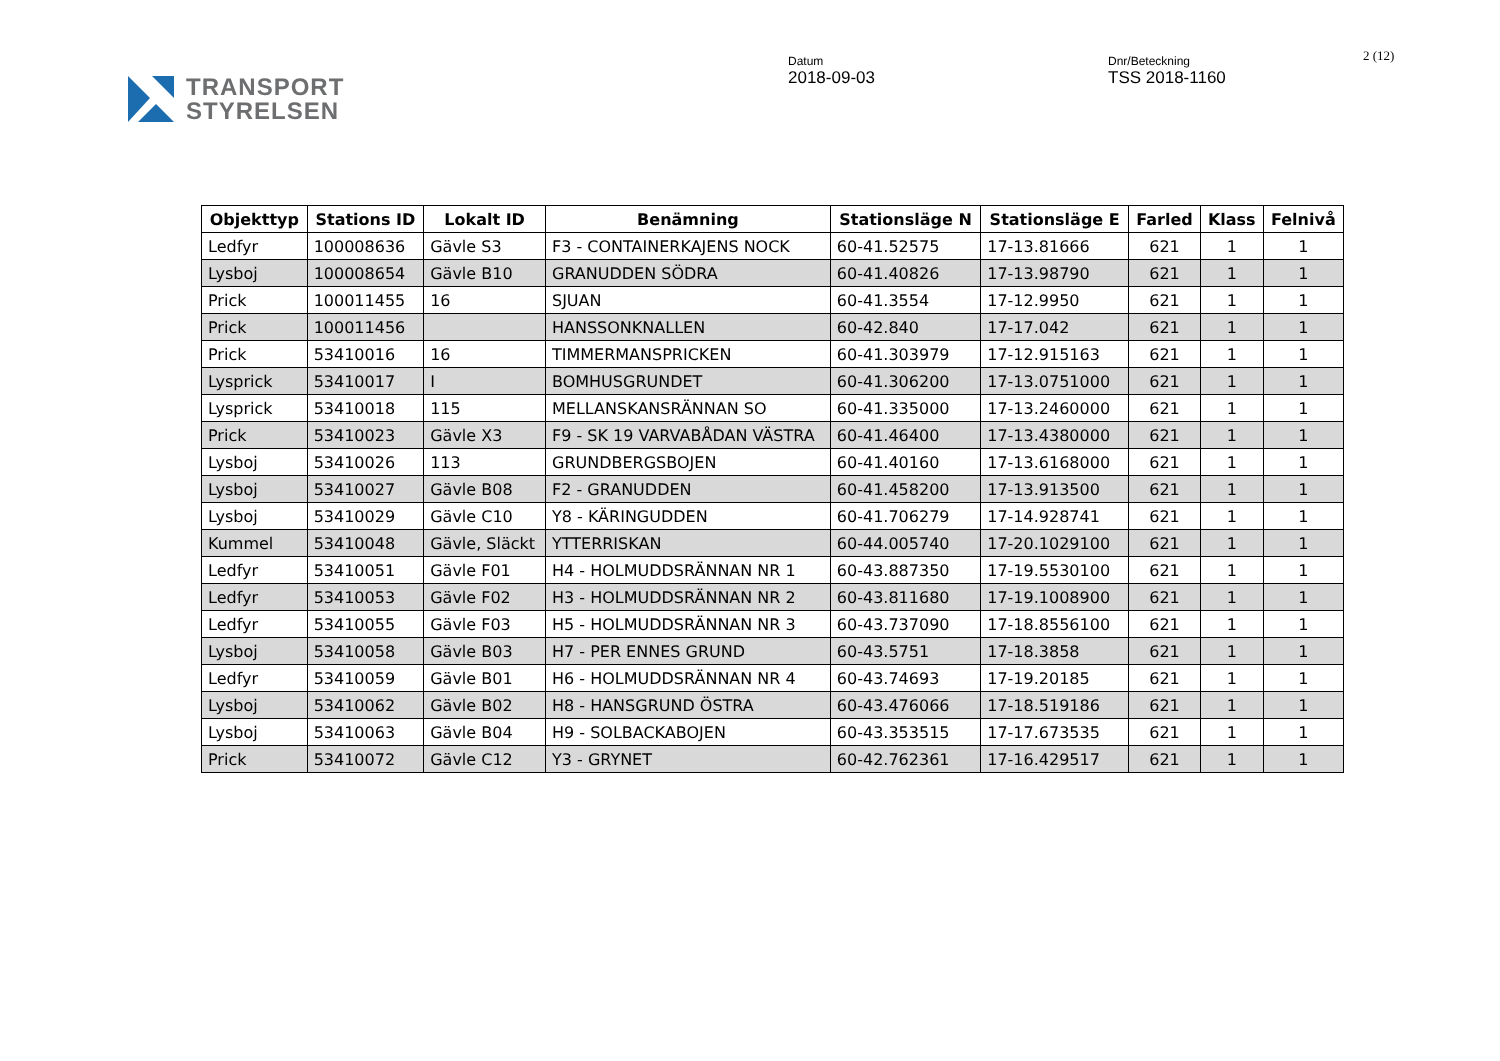TRANSPORT
STYRELSEN
Datum
2018-09-03
Dnr/Beteckning
TSS 2018-1160
2 (12)
| Objekttyp | Stations ID | Lokalt ID | Benämning | Stationsläge N | Stationsläge E | Farled | Klass | Felnivå |
| --- | --- | --- | --- | --- | --- | --- | --- | --- |
| Ledfyr | 100008636 | Gävle S3 | F3 - CONTAINERKAJENS NOCK | 60-41.52575 | 17-13.81666 | 621 | 1 | 1 |
| Lysboj | 100008654 | Gävle B10 | GRANUDDEN SÖDRA | 60-41.40826 | 17-13.98790 | 621 | 1 | 1 |
| Prick | 100011455 | 16 | SJUAN | 60-41.3554 | 17-12.9950 | 621 | 1 | 1 |
| Prick | 100011456 | | HANSSONKNALLEN | 60-42.840 | 17-17.042 | 621 | 1 | 1 |
| Prick | 53410016 | 16 | TIMMERMANSPRICKEN | 60-41.303979 | 17-12.915163 | 621 | 1 | 1 |
| Lysprick | 53410017 | I | BOMHUSGRUNDET | 60-41.306200 | 17-13.0751000 | 621 | 1 | 1 |
| Lysprick | 53410018 | 115 | MELLANSKANSRÄNNAN SO | 60-41.335000 | 17-13.2460000 | 621 | 1 | 1 |
| Prick | 53410023 | Gävle X3 | F9 - SK 19 VARVABÅDAN VÄSTRA | 60-41.46400 | 17-13.4380000 | 621 | 1 | 1 |
| Lysboj | 53410026 | 113 | GRUNDBERGSBOJEN | 60-41.40160 | 17-13.6168000 | 621 | 1 | 1 |
| Lysboj | 53410027 | Gävle B08 | F2 - GRANUDDEN | 60-41.458200 | 17-13.913500 | 621 | 1 | 1 |
| Lysboj | 53410029 | Gävle C10 | Y8 - KÄRINGUDDEN | 60-41.706279 | 17-14.928741 | 621 | 1 | 1 |
| Kummel | 53410048 | Gävle, Släckt | YTTERRISKAN | 60-44.005740 | 17-20.1029100 | 621 | 1 | 1 |
| Ledfyr | 53410051 | Gävle F01 | H4 - HOLMUDDSRÄNNAN NR 1 | 60-43.887350 | 17-19.5530100 | 621 | 1 | 1 |
| Ledfyr | 53410053 | Gävle F02 | H3 - HOLMUDDSRÄNNAN NR 2 | 60-43.811680 | 17-19.1008900 | 621 | 1 | 1 |
| Ledfyr | 53410055 | Gävle F03 | H5 - HOLMUDDSRÄNNAN NR 3 | 60-43.737090 | 17-18.8556100 | 621 | 1 | 1 |
| Lysboj | 53410058 | Gävle B03 | H7 - PER ENNES GRUND | 60-43.5751 | 17-18.3858 | 621 | 1 | 1 |
| Ledfyr | 53410059 | Gävle B01 | H6 - HOLMUDDSRÄNNAN NR 4 | 60-43.74693 | 17-19.20185 | 621 | 1 | 1 |
| Lysboj | 53410062 | Gävle B02 | H8 - HANSGRUND ÖSTRA | 60-43.476066 | 17-18.519186 | 621 | 1 | 1 |
| Lysboj | 53410063 | Gävle B04 | H9 - SOLBACKABOJEN | 60-43.353515 | 17-17.673535 | 621 | 1 | 1 |
| Prick | 53410072 | Gävle C12 | Y3 - GRYNET | 60-42.762361 | 17-16.429517 | 621 | 1 | 1 |